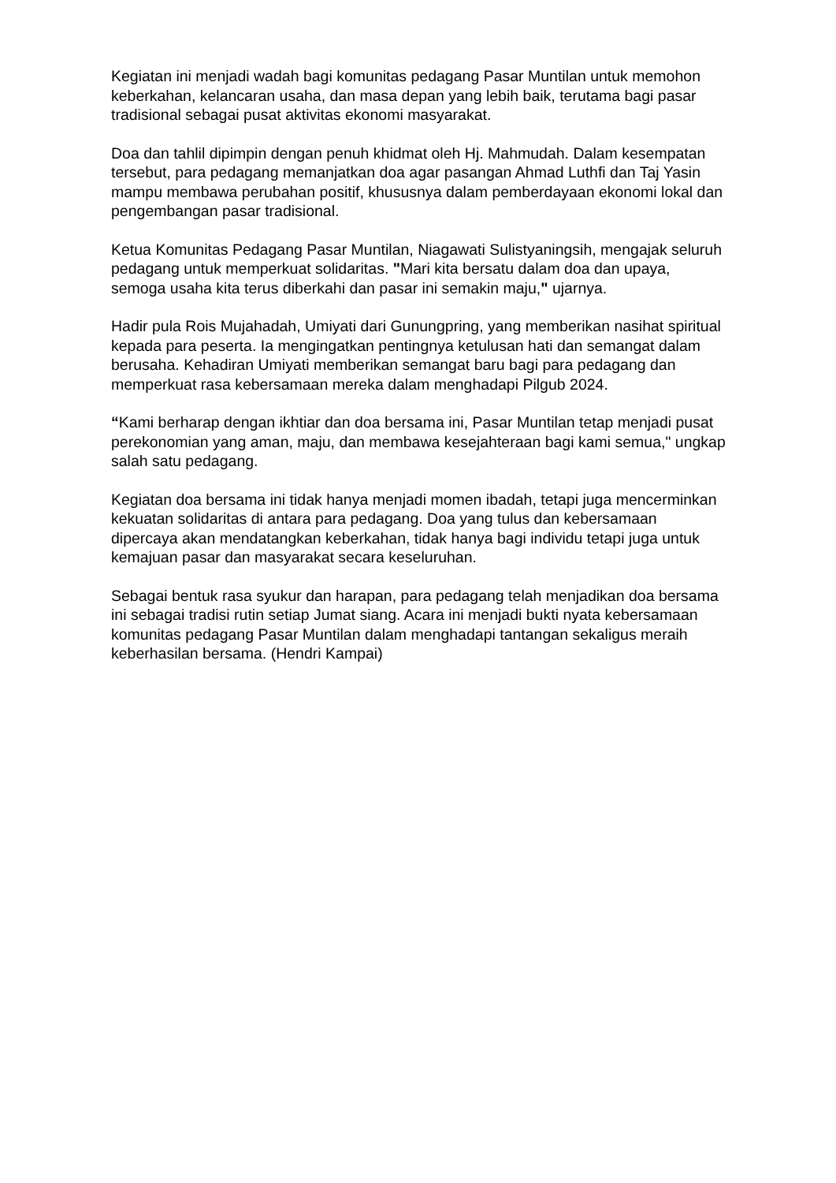Kegiatan ini menjadi wadah bagi komunitas pedagang Pasar Muntilan untuk memohon keberkahan, kelancaran usaha, dan masa depan yang lebih baik, terutama bagi pasar tradisional sebagai pusat aktivitas ekonomi masyarakat.
Doa dan tahlil dipimpin dengan penuh khidmat oleh Hj. Mahmudah. Dalam kesempatan tersebut, para pedagang memanjatkan doa agar pasangan Ahmad Luthfi dan Taj Yasin mampu membawa perubahan positif, khususnya dalam pemberdayaan ekonomi lokal dan pengembangan pasar tradisional.
Ketua Komunitas Pedagang Pasar Muntilan, Niagawati Sulistyaningsih, mengajak seluruh pedagang untuk memperkuat solidaritas. "Mari kita bersatu dalam doa dan upaya, semoga usaha kita terus diberkahi dan pasar ini semakin maju," ujarnya.
Hadir pula Rois Mujahadah, Umiyati dari Gunungpring, yang memberikan nasihat spiritual kepada para peserta. Ia mengingatkan pentingnya ketulusan hati dan semangat dalam berusaha. Kehadiran Umiyati memberikan semangat baru bagi para pedagang dan memperkuat rasa kebersamaan mereka dalam menghadapi Pilgub 2024.
“Kami berharap dengan ikhtiar dan doa bersama ini, Pasar Muntilan tetap menjadi pusat perekonomian yang aman, maju, dan membawa kesejahteraan bagi kami semua," ungkap salah satu pedagang.
Kegiatan doa bersama ini tidak hanya menjadi momen ibadah, tetapi juga mencerminkan kekuatan solidaritas di antara para pedagang. Doa yang tulus dan kebersamaan dipercaya akan mendatangkan keberkahan, tidak hanya bagi individu tetapi juga untuk kemajuan pasar dan masyarakat secara keseluruhan.
Sebagai bentuk rasa syukur dan harapan, para pedagang telah menjadikan doa bersama ini sebagai tradisi rutin setiap Jumat siang. Acara ini menjadi bukti nyata kebersamaan komunitas pedagang Pasar Muntilan dalam menghadapi tantangan sekaligus meraih keberhasilan bersama. (Hendri Kampai)